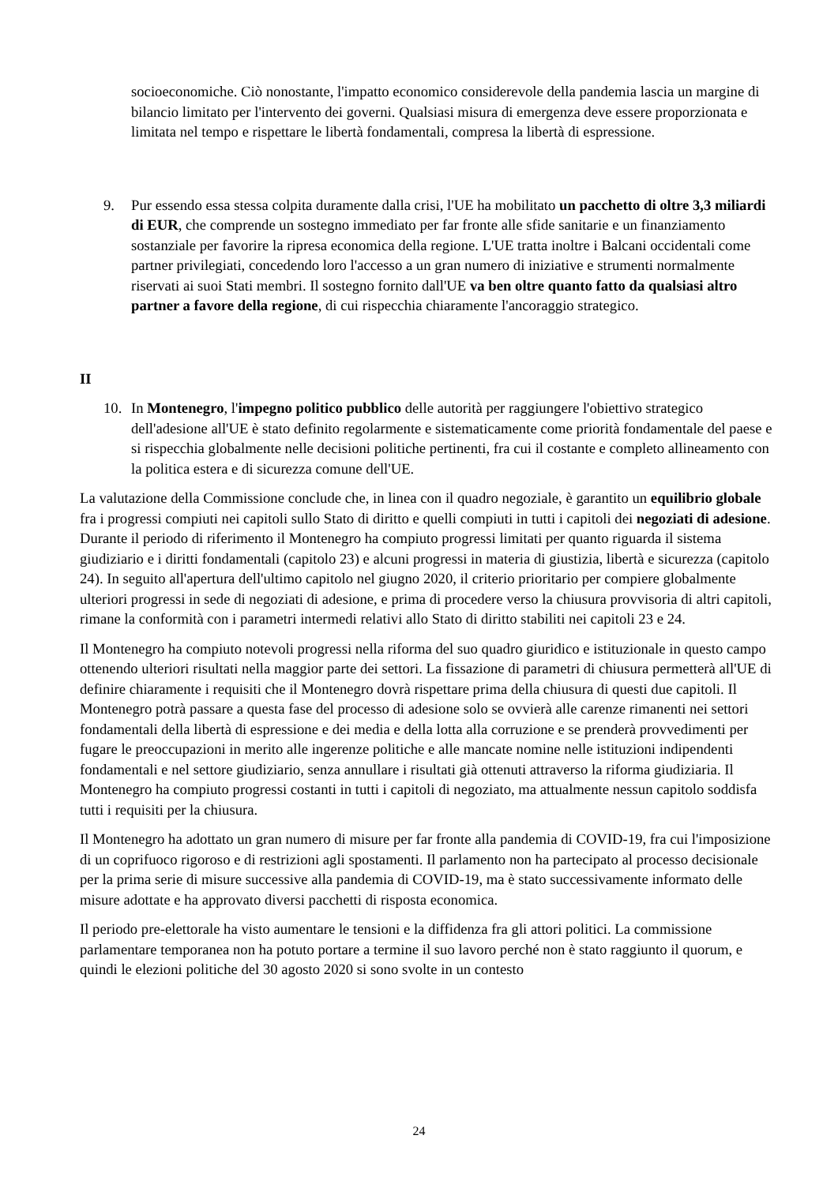socioeconomiche. Ciò nonostante, l'impatto economico considerevole della pandemia lascia un margine di bilancio limitato per l'intervento dei governi. Qualsiasi misura di emergenza deve essere proporzionata e limitata nel tempo e rispettare le libertà fondamentali, compresa la libertà di espressione.
9. Pur essendo essa stessa colpita duramente dalla crisi, l'UE ha mobilitato un pacchetto di oltre 3,3 miliardi di EUR, che comprende un sostegno immediato per far fronte alle sfide sanitarie e un finanziamento sostanziale per favorire la ripresa economica della regione. L'UE tratta inoltre i Balcani occidentali come partner privilegiati, concedendo loro l'accesso a un gran numero di iniziative e strumenti normalmente riservati ai suoi Stati membri. Il sostegno fornito dall'UE va ben oltre quanto fatto da qualsiasi altro partner a favore della regione, di cui rispecchia chiaramente l'ancoraggio strategico.
II
10. In Montenegro, l'impegno politico pubblico delle autorità per raggiungere l'obiettivo strategico dell'adesione all'UE è stato definito regolarmente e sistematicamente come priorità fondamentale del paese e si rispecchia globalmente nelle decisioni politiche pertinenti, fra cui il costante e completo allineamento con la politica estera e di sicurezza comune dell'UE.
La valutazione della Commissione conclude che, in linea con il quadro negoziale, è garantito un equilibrio globale fra i progressi compiuti nei capitoli sullo Stato di diritto e quelli compiuti in tutti i capitoli dei negoziati di adesione. Durante il periodo di riferimento il Montenegro ha compiuto progressi limitati per quanto riguarda il sistema giudiziario e i diritti fondamentali (capitolo 23) e alcuni progressi in materia di giustizia, libertà e sicurezza (capitolo 24). In seguito all'apertura dell'ultimo capitolo nel giugno 2020, il criterio prioritario per compiere globalmente ulteriori progressi in sede di negoziati di adesione, e prima di procedere verso la chiusura provvisoria di altri capitoli, rimane la conformità con i parametri intermedi relativi allo Stato di diritto stabiliti nei capitoli 23 e 24.
Il Montenegro ha compiuto notevoli progressi nella riforma del suo quadro giuridico e istituzionale in questo campo ottenendo ulteriori risultati nella maggior parte dei settori. La fissazione di parametri di chiusura permetterà all'UE di definire chiaramente i requisiti che il Montenegro dovrà rispettare prima della chiusura di questi due capitoli. Il Montenegro potrà passare a questa fase del processo di adesione solo se ovvierà alle carenze rimanenti nei settori fondamentali della libertà di espressione e dei media e della lotta alla corruzione e se prenderà provvedimenti per fugare le preoccupazioni in merito alle ingerenze politiche e alle mancate nomine nelle istituzioni indipendenti fondamentali e nel settore giudiziario, senza annullare i risultati già ottenuti attraverso la riforma giudiziaria. Il Montenegro ha compiuto progressi costanti in tutti i capitoli di negoziato, ma attualmente nessun capitolo soddisfa tutti i requisiti per la chiusura.
Il Montenegro ha adottato un gran numero di misure per far fronte alla pandemia di COVID-19, fra cui l'imposizione di un coprifuoco rigoroso e di restrizioni agli spostamenti. Il parlamento non ha partecipato al processo decisionale per la prima serie di misure successive alla pandemia di COVID-19, ma è stato successivamente informato delle misure adottate e ha approvato diversi pacchetti di risposta economica.
Il periodo pre-elettorale ha visto aumentare le tensioni e la diffidenza fra gli attori politici. La commissione parlamentare temporanea non ha potuto portare a termine il suo lavoro perché non è stato raggiunto il quorum, e quindi le elezioni politiche del 30 agosto 2020 si sono svolte in un contesto
24